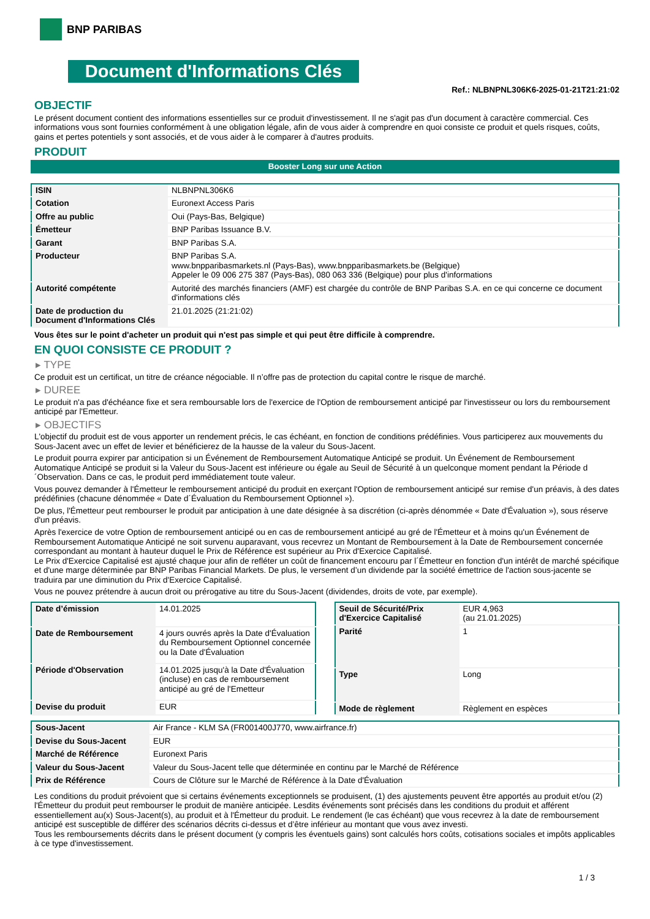BNP PARIBAS
Document d'Informations Clés
Ref.: NLBNPNL306K6-2025-01-21T21:21:02
OBJECTIF
Le présent document contient des informations essentielles sur ce produit d'investissement. Il ne s'agit pas d'un document à caractère commercial. Ces informations vous sont fournies conformément à une obligation légale, afin de vous aider à comprendre en quoi consiste ce produit et quels risques, coûts, gains et pertes potentiels y sont associés, et de vous aider à le comparer à d'autres produits.
PRODUIT
Booster Long sur une Action
| ISIN | NLBNPNL306K6 |
| Cotation | Euronext Access Paris |
| Offre au public | Oui (Pays-Bas, Belgique) |
| Émetteur | BNP Paribas Issuance B.V. |
| Garant | BNP Paribas S.A. |
| Producteur | BNP Paribas S.A. www.bnpparibasmarkets.nl (Pays-Bas), www.bnpparibasmarkets.be (Belgique) Appeler le 09 006 275 387 (Pays-Bas), 080 063 336 (Belgique) pour plus d'informations |
| Autorité compétente | Autorité des marchés financiers (AMF) est chargée du contrôle de BNP Paribas S.A. en ce qui concerne ce document d'informations clés |
| Date de production du Document d'Informations Clés | 21.01.2025 (21:21:02) |
Vous êtes sur le point d'acheter un produit qui n'est pas simple et qui peut être difficile à comprendre.
EN QUOI CONSISTE CE PRODUIT ?
▸ TYPE
Ce produit est un certificat, un titre de créance négociable. Il n’offre pas de protection du capital contre le risque de marché.
▸ DUREE
Le produit n'a pas d'échéance fixe et sera remboursable lors de l'exercice de l'Option de remboursement anticipé par l'investisseur ou lors du remboursement anticipé par l'Emetteur.
▸ OBJECTIFS
L'objectif du produit est de vous apporter un rendement précis, le cas échéant, en fonction de conditions prédéfinies. Vous participerez aux mouvements du Sous-Jacent avec un effet de levier et bénéficierez de la hausse de la valeur du Sous-Jacent.
Le produit pourra expirer par anticipation si un Événement de Remboursement Automatique Anticipé se produit. Un Événement de Remboursement Automatique Anticipé se produit si la Valeur du Sous-Jacent est inférieure ou égale au Seuil de Sécurité à un quelconque moment pendant la Période d´Observation. Dans ce cas, le produit perd immédiatement toute valeur.
Vous pouvez demander à l'Émetteur le remboursement anticipé du produit en exerçant l'Option de remboursement anticipé sur remise d'un préavis, à des dates prédéfinies (chacune dénommée « Date d´Évaluation du Remboursement Optionnel »).
De plus, l'Émetteur peut rembourser le produit par anticipation à une date désignée à sa discrétion (ci-après dénommée « Date d'Évaluation »), sous réserve d'un préavis.
Après l'exercice de votre Option de remboursement anticipé ou en cas de remboursement anticipé au gré de l'Émetteur et à moins qu'un Événement de Remboursement Automatique Anticipé ne soit survenu auparavant, vous recevrez un Montant de Remboursement à la Date de Remboursement concernée correspondant au montant à hauteur duquel le Prix de Référence est supérieur au Prix d'Exercice Capitalisé.
Le Prix d'Exercice Capitalisé est ajusté chaque jour afin de refléter un coût de financement encouru par l´Émetteur en fonction d'un intérêt de marché spécifique et d'une marge déterminée par BNP Paribas Financial Markets. De plus, le versement d’un dividende par la société émettrice de l'action sous-jacente se traduira par une diminution du Prix d'Exercice Capitalisé.
Vous ne pouvez prétendre à aucun droit ou prérogative au titre du Sous-Jacent (dividendes, droits de vote, par exemple).
| Date d’émission | 14.01.2025 |
| Date de Remboursement | 4 jours ouvrés après la Date d'Évaluation du Remboursement Optionnel concernée ou la Date d'Évaluation |
| Période d'Observation | 14.01.2025 jusqu'à la Date d'Évaluation (incluse) en cas de remboursement anticipé au gré de l'Emetteur |
| Devise du produit | EUR |
| Seuil de Sécurité/Prix d'Exercice Capitalisé | EUR 4,963 (au 21.01.2025) |
| Parité | 1 |
| Type | Long |
| Mode de règlement | Règlement en espèces |
| Sous-Jacent | Air France - KLM SA (FR001400J770, www.airfrance.fr) |
| Devise du Sous-Jacent | EUR |
| Marché de Référence | Euronext Paris |
| Valeur du Sous-Jacent | Valeur du Sous-Jacent telle que déterminée en continu par le Marché de Référence |
| Prix de Référence | Cours de Clôture sur le Marché de Référence à la Date d'Évaluation |
Les conditions du produit prévoient que si certains événements exceptionnels se produisent, (1) des ajustements peuvent être apportés au produit et/ou (2) l'Émetteur du produit peut rembourser le produit de manière anticipée. Lesdits événements sont précisés dans les conditions du produit et afférent essentiellement au(x) Sous-Jacent(s), au produit et à l'Émetteur du produit. Le rendement (le cas échéant) que vous recevrez à la date de remboursement anticipé est susceptible de différer des scénarios décrits ci-dessus et d’être inférieur au montant que vous avez investi.
Tous les remboursements décrits dans le présent document (y compris les éventuels gains) sont calculés hors coûts, cotisations sociales et impôts applicables à ce type d'investissement.
1 / 3